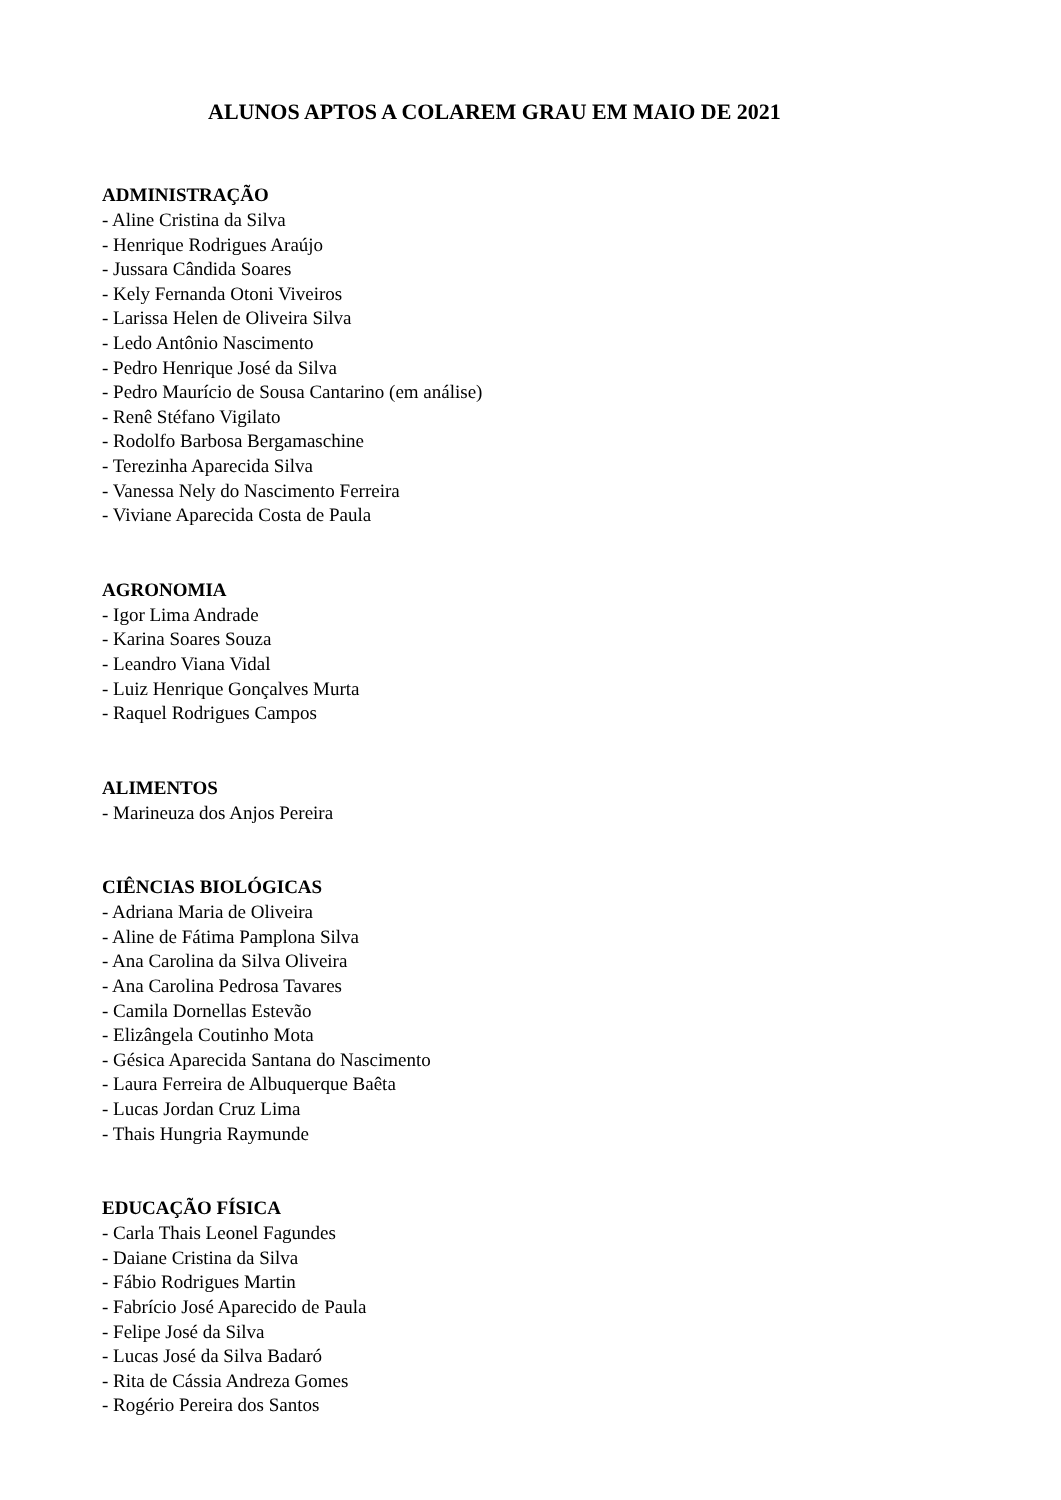ALUNOS APTOS A COLAREM GRAU EM MAIO DE 2021
ADMINISTRAÇÃO
- Aline Cristina da Silva
- Henrique Rodrigues Araújo
- Jussara Cândida Soares
- Kely Fernanda Otoni Viveiros
- Larissa Helen de Oliveira Silva
- Ledo Antônio Nascimento
- Pedro Henrique José da Silva
- Pedro Maurício de Sousa Cantarino (em análise)
- Renê Stéfano Vigilato
- Rodolfo Barbosa Bergamaschine
- Terezinha Aparecida Silva
- Vanessa Nely do Nascimento Ferreira
- Viviane Aparecida Costa de Paula
AGRONOMIA
- Igor Lima Andrade
- Karina Soares Souza
- Leandro Viana Vidal
- Luiz Henrique Gonçalves Murta
- Raquel Rodrigues Campos
ALIMENTOS
- Marineuza dos Anjos Pereira
CIÊNCIAS BIOLÓGICAS
- Adriana Maria de Oliveira
- Aline de Fátima Pamplona Silva
- Ana Carolina da Silva Oliveira
- Ana Carolina Pedrosa Tavares
- Camila Dornellas Estevão
- Elizângela Coutinho Mota
- Gésica Aparecida Santana do Nascimento
- Laura Ferreira de Albuquerque Baêta
- Lucas Jordan Cruz Lima
- Thais Hungria Raymunde
EDUCAÇÃO FÍSICA
- Carla Thais Leonel Fagundes
- Daiane Cristina da Silva
- Fábio Rodrigues Martin
- Fabrício José Aparecido de Paula
- Felipe José da Silva
- Lucas José da Silva Badaró
- Rita de Cássia Andreza Gomes
- Rogério Pereira dos Santos